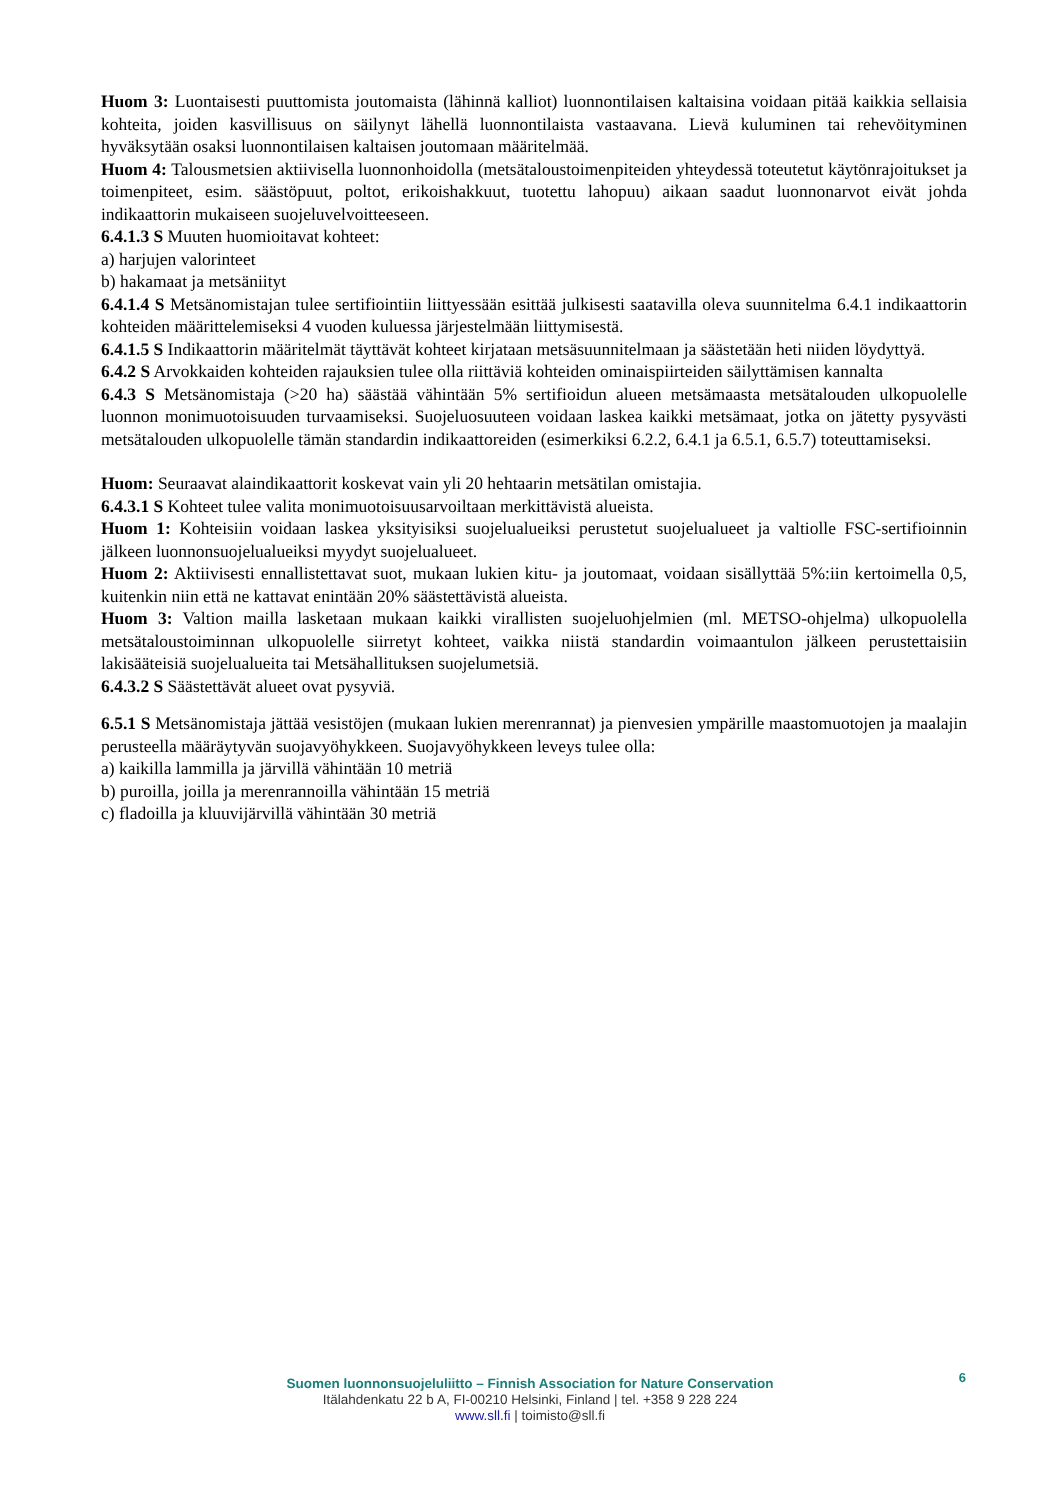Huom 3: Luontaisesti puuttomista joutomaista (lähinnä kalliot) luonnontilaisen kaltaisina voidaan pitää kaikkia sellaisia kohteita, joiden kasvillisuus on säilynyt lähellä luonnontilaista vastaavana. Lievä kuluminen tai rehevöityminen hyväksytään osaksi luonnontilaisen kaltaisen joutomaan määritelmää.
Huom 4: Talousmetsien aktiivisella luonnonhoidolla (metsätaloustoimenpiteiden yhteydessä toteutetut käytönrajoitukset ja toimenpiteet, esim. säästöpuut, poltot, erikoishakkuut, tuotettu lahopuu) aikaan saadut luonnonarvot eivät johda indikaattorin mukaiseen suojeluvelvoitteeseen.
6.4.1.3 S Muuten huomioitavat kohteet:
a) harjujen valorinteet
b) hakamaat ja metsäniityt
6.4.1.4 S Metsänomistajan tulee sertifiointiin liittyessään esittää julkisesti saatavilla oleva suunnitelma 6.4.1 indikaattorin kohteiden määrittelemiseksi 4 vuoden kuluessa järjestelmään liittymisestä.
6.4.1.5 S Indikaattorin määritelmät täyttävät kohteet kirjataan metsäsuunnitelmaan ja säästetään heti niiden löydyttyä.
6.4.2 S Arvokkaiden kohteiden rajauksien tulee olla riittäviä kohteiden ominaispiirteiden säilyttämisen kannalta
6.4.3 S Metsänomistaja (>20 ha) säästää vähintään 5% sertifioidun alueen metsämaasta metsätalouden ulkopuolelle luonnon monimuotoisuuden turvaamiseksi. Suojeluosuuteen voidaan laskea kaikki metsämaat, jotka on jätetty pysyvästi metsätalouden ulkopuolelle tämän standardin indikaattoreiden (esimerkiksi 6.2.2, 6.4.1 ja 6.5.1, 6.5.7) toteuttamiseksi.
Huom: Seuraavat alaindikaattorit koskevat vain yli 20 hehtaarin metsätilan omistajia.
6.4.3.1 S Kohteet tulee valita monimuotoisuusarvoiltaan merkittävistä alueista.
Huom 1: Kohteisiin voidaan laskea yksityisiksi suojelualueiksi perustetut suojelualueet ja valtiolle FSC-sertifioinnin jälkeen luonnonsuojelualueiksi myydyt suojelualueet.
Huom 2: Aktiivisesti ennallistettavat suot, mukaan lukien kitu- ja joutomaat, voidaan sisällyttää 5%:iin kertoimella 0,5, kuitenkin niin että ne kattavat enintään 20% säästettävistä alueista.
Huom 3: Valtion mailla lasketaan mukaan kaikki virallisten suojeluohjelmien (ml. METSO-ohjelma) ulkopuolella metsätaloustoiminnan ulkopuolelle siirretyt kohteet, vaikka niistä standardin voimaantulon jälkeen perustettaisiin lakisääteisiä suojelualueita tai Metsähallituksen suojelumetsiä.
6.4.3.2 S Säästettävät alueet ovat pysyviä.
6.5.1 S Metsänomistaja jättää vesistöjen (mukaan lukien merenrannat) ja pienvesien ympärille maastomuotojen ja maalajin perusteella määräytyvän suojavyöhykkeen. Suojavyöhykkeen leveys tulee olla:
a) kaikilla lammilla ja järvillä vähintään 10 metriä
b) puroilla, joilla ja merenrannoilla vähintään 15 metriä
c) fladoilla ja kluuvijärvillä vähintään 30 metriä
6
Suomen luonnonsuojeluliitto – Finnish Association for Nature Conservation
Itälahdenkatu 22 b A, FI-00210 Helsinki, Finland | tel. +358 9 228 224
www.sll.fi | toimisto@sll.fi